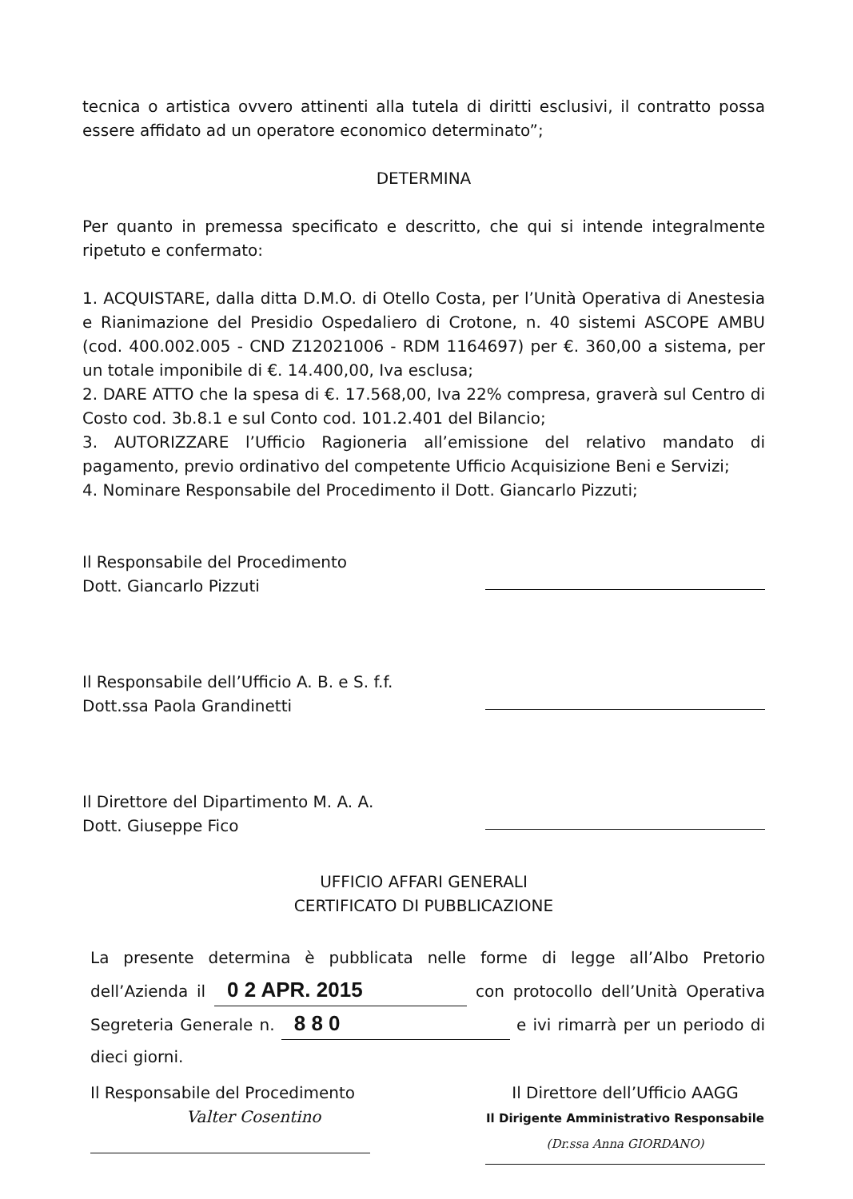tecnica o artistica ovvero attinenti alla tutela di diritti esclusivi, il contratto possa essere affidato ad un operatore economico determinato”;
DETERMINA
Per quanto in premessa specificato e descritto, che qui si intende integralmente ripetuto e confermato:
1. ACQUISTARE, dalla ditta D.M.O. di Otello Costa, per l’Unità Operativa di Anestesia e Rianimazione del Presidio Ospedaliero di Crotone, n. 40 sistemi ASCOPE AMBU (cod. 400.002.005 - CND Z12021006 - RDM 1164697) per €. 360,00 a sistema, per un totale imponibile di €. 14.400,00, Iva esclusa;
2. DARE ATTO che la spesa di €. 17.568,00, Iva 22% compresa, graverà sul Centro di Costo cod. 3b.8.1 e sul Conto cod. 101.2.401 del Bilancio;
3. AUTORIZZARE l’Ufficio Ragioneria all’emissione del relativo mandato di pagamento, previo ordinativo del competente Ufficio Acquisizione Beni e Servizi;
4. Nominare Responsabile del Procedimento il Dott. Giancarlo Pizzuti;
Il Responsabile del Procedimento
Dott. Giancarlo Pizzuti
Il Responsabile dell’Ufficio A. B. e S. f.f.
Dott.ssa Paola Grandinetti
Il Direttore del Dipartimento M. A. A.
Dott. Giuseppe Fico
UFFICIO AFFARI GENERALI
CERTIFICATO DI PUBBLICAZIONE
La presente determina è pubblicata nelle forme di legge all’Albo Pretorio dell’Azienda il 0 2 APR. 2015 con protocollo dell’Unità Operativa Segreteria Generale n. 8 8 0 e ivi rimarrà per un periodo di dieci giorni.
Il Responsabile del Procedimento
Valter Cosentino
Il Direttore dell’Ufficio AAGG
Il Dirigente Amministrativo Responsabile
(Dr.ssa Anna GIORDANO)